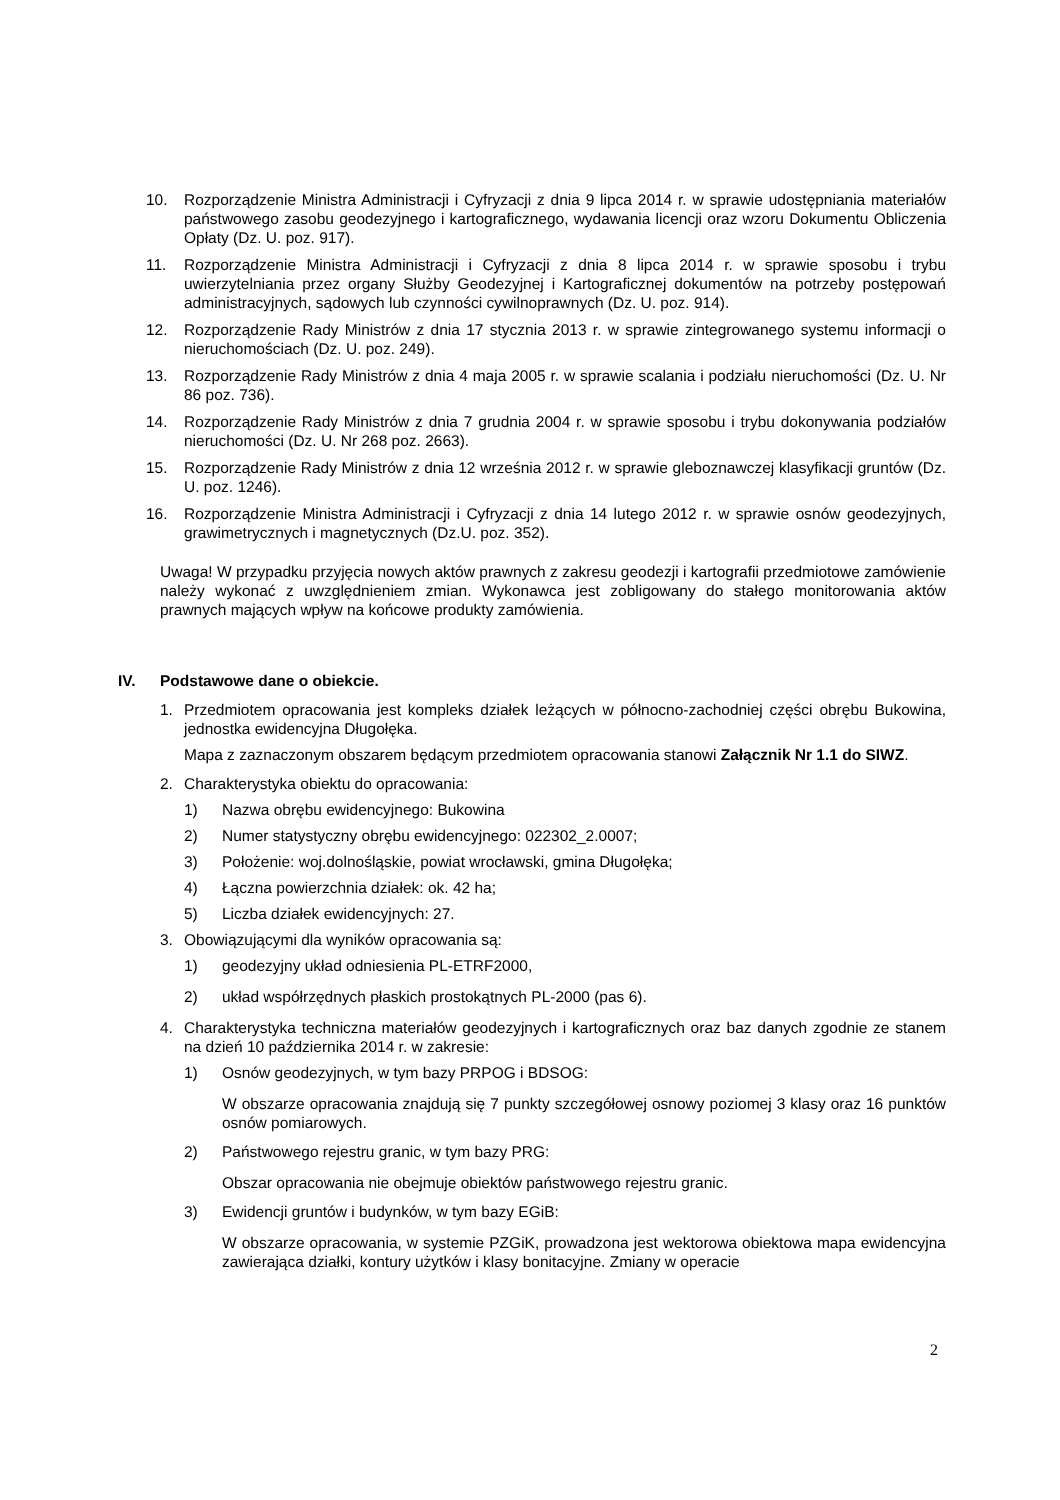10. Rozporządzenie Ministra Administracji i Cyfryzacji z dnia 9 lipca 2014 r. w sprawie udostępniania materiałów państwowego zasobu geodezyjnego i kartograficznego, wydawania licencji oraz wzoru Dokumentu Obliczenia Opłaty (Dz. U. poz. 917).
11. Rozporządzenie Ministra Administracji i Cyfryzacji z dnia 8 lipca 2014 r. w sprawie sposobu i trybu uwierzytelniania przez organy Służby Geodezyjnej i Kartograficznej dokumentów na potrzeby postępowań administracyjnych, sądowych lub czynności cywilnoprawnych (Dz. U. poz. 914).
12. Rozporządzenie Rady Ministrów z dnia 17 stycznia 2013 r. w sprawie zintegrowanego systemu informacji o nieruchomościach (Dz. U. poz. 249).
13. Rozporządzenie Rady Ministrów z dnia 4 maja 2005 r. w sprawie scalania i podziału nieruchomości (Dz. U. Nr 86 poz. 736).
14. Rozporządzenie Rady Ministrów z dnia 7 grudnia 2004 r. w sprawie sposobu i trybu dokonywania podziałów nieruchomości (Dz. U. Nr 268 poz. 2663).
15. Rozporządzenie Rady Ministrów z dnia 12 września 2012 r. w sprawie gleboznawczej klasyfikacji gruntów (Dz. U. poz. 1246).
16. Rozporządzenie Ministra Administracji i Cyfryzacji z dnia 14 lutego 2012 r. w sprawie osnów geodezyjnych, grawimetrycznych i magnetycznych (Dz.U. poz. 352).
Uwaga! W przypadku przyjęcia nowych aktów prawnych z zakresu geodezji i kartografii przedmiotowe zamówienie należy wykonać z uwzględnieniem zmian. Wykonawca jest zobligowany do stałego monitorowania aktów prawnych mających wpływ na końcowe produkty zamówienia.
IV. Podstawowe dane o obiekcie.
1. Przedmiotem opracowania jest kompleks działek leżących w północno-zachodniej części obrębu Bukowina, jednostka ewidencyjna Długołęka.
Mapa z zaznaczonym obszarem będącym przedmiotem opracowania stanowi Załącznik Nr 1.1 do SIWZ.
2. Charakterystyka obiektu do opracowania:
1) Nazwa obrębu ewidencyjnego: Bukowina
2) Numer statystyczny obrębu ewidencyjnego: 022302_2.0007;
3) Położenie: woj.dolnośląskie, powiat wrocławski, gmina Długołęka;
4) Łączna powierzchnia działek: ok. 42 ha;
5) Liczba działek ewidencyjnych: 27.
3. Obowiązującymi dla wyników opracowania są:
1) geodezyjny układ odniesienia PL-ETRF2000,
2) układ współrzędnych płaskich prostokątnych PL-2000 (pas 6).
4. Charakterystyka techniczna materiałów geodezyjnych i kartograficznych oraz baz danych zgodnie ze stanem na dzień 10 października 2014 r. w zakresie:
1) Osnów geodezyjnych, w tym bazy PRPOG i BDSOG:
W obszarze opracowania znajdują się 7 punkty szczegółowej osnowy poziomej 3 klasy oraz 16 punktów osnów pomiarowych.
2) Państwowego rejestru granic, w tym bazy PRG:
Obszar opracowania nie obejmuje obiektów państwowego rejestru granic.
3) Ewidencji gruntów i budynków, w tym bazy EGiB:
W obszarze opracowania, w systemie PZGiK, prowadzona jest wektorowa obiektowa mapa ewidencyjna zawierająca działki, kontury użytków i klasy bonitacyjne. Zmiany w operacie
2